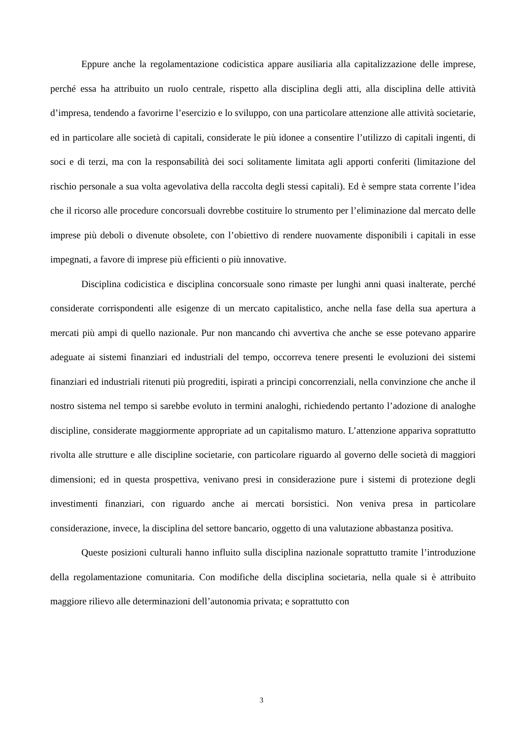Eppure anche la regolamentazione codicistica appare ausiliaria alla capitalizzazione delle imprese, perché essa ha attribuito un ruolo centrale, rispetto alla disciplina degli atti, alla disciplina delle attività d’impresa, tendendo a favorirne l’esercizio e lo sviluppo, con una particolare attenzione alle attività societarie, ed in particolare alle società di capitali, considerate le più idonee a consentire l’utilizzo di capitali ingenti, di soci e di terzi, ma con la responsabilità dei soci solitamente limitata agli apporti conferiti (limitazione del rischio personale a sua volta agevolativa della raccolta degli stessi capitali). Ed è sempre stata corrente l’idea che il ricorso alle procedure concorsuali dovrebbe costituire lo strumento per l’eliminazione dal mercato delle imprese più deboli o divenute obsolete, con l’obiettivo di rendere nuovamente disponibili i capitali in esse impegnati, a favore di imprese più efficienti o più innovative.
Disciplina codicistica e disciplina concorsuale sono rimaste per lunghi anni quasi inalterate, perché considerate corrispondenti alle esigenze di un mercato capitalistico, anche nella fase della sua apertura a mercati più ampi di quello nazionale. Pur non mancando chi avvertiva che anche se esse potevano apparire adeguate ai sistemi finanziari ed industriali del tempo, occorreva tenere presenti le evoluzioni dei sistemi finanziari ed industriali ritenuti più progrediti, ispirati a principi concorrenziali, nella convinzione che anche il nostro sistema nel tempo si sarebbe evoluto in termini analoghi, richiedendo pertanto l’adozione di analoghe discipline, considerate maggiormente appropriate ad un capitalismo maturo. L’attenzione appariva soprattutto rivolta alle strutture e alle discipline societarie, con particolare riguardo al governo delle società di maggiori dimensioni; ed in questa prospettiva, venivano presi in considerazione pure i sistemi di protezione degli investimenti finanziari, con riguardo anche ai mercati borsistici. Non veniva presa in particolare considerazione, invece, la disciplina del settore bancario, oggetto di una valutazione abbastanza positiva.
Queste posizioni culturali hanno influito sulla disciplina nazionale soprattutto tramite l’introduzione della regolamentazione comunitaria. Con modifiche della disciplina societaria, nella quale si è attribuito maggiore rilievo alle determinazioni dell’autonomia privata; e soprattutto con
3